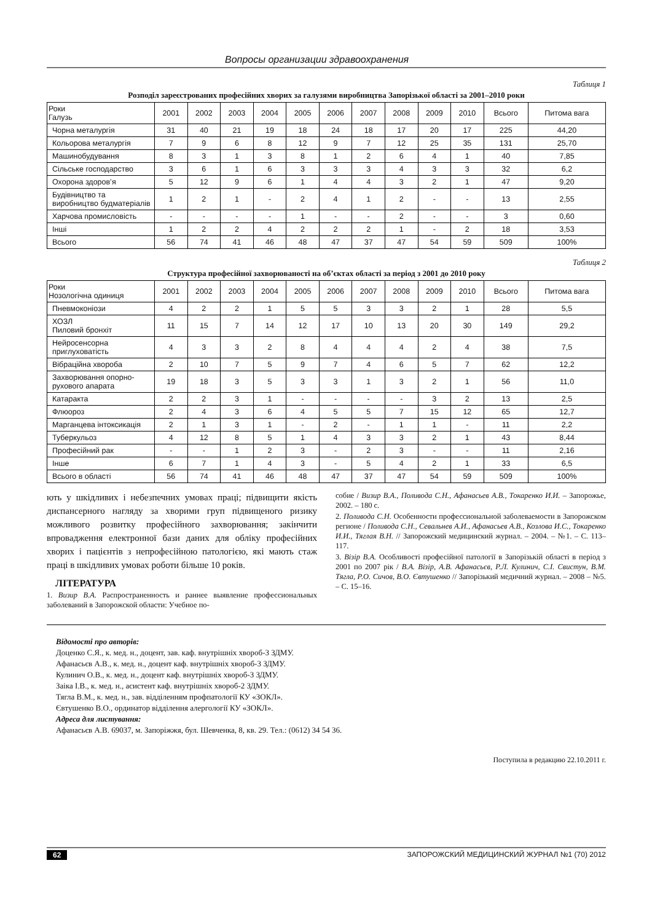Вопросы организации здравоохранения
Таблиця 1
Розподіл зареєстрованих професійних хворих за галузями виробництва Запорізької області за 2001–2010 роки
| Роки Галузь | 2001 | 2002 | 2003 | 2004 | 2005 | 2006 | 2007 | 2008 | 2009 | 2010 | Всього | Питома вага |
| --- | --- | --- | --- | --- | --- | --- | --- | --- | --- | --- | --- | --- |
| Чорна металургія | 31 | 40 | 21 | 19 | 18 | 24 | 18 | 17 | 20 | 17 | 225 | 44,20 |
| Кольорова металургія | 7 | 9 | 6 | 8 | 12 | 9 | 7 | 12 | 25 | 35 | 131 | 25,70 |
| Машинобудування | 8 | 3 | 1 | 3 | 8 | 1 | 2 | 6 | 4 | 1 | 40 | 7,85 |
| Сільське господарство | 3 | 6 | 1 | 6 | 3 | 3 | 3 | 4 | 3 | 3 | 32 | 6,2 |
| Охорона здоров’я | 5 | 12 | 9 | 6 | 1 | 4 | 4 | 3 | 2 | 1 | 47 | 9,20 |
| Будівництво та виробництво будматеріалів | 1 | 2 | 1 | - | 2 | 4 | 1 | 2 | - | - | 13 | 2,55 |
| Харчова промисловість | - | - | - | - | 1 | - | - | 2 | - | - | 3 | 0,60 |
| Інші | 1 | 2 | 2 | 4 | 2 | 2 | 2 | 1 | - | 2 | 18 | 3,53 |
| Всього | 56 | 74 | 41 | 46 | 48 | 47 | 37 | 47 | 54 | 59 | 509 | 100% |
Таблиця 2
Структура професійної захворюваності на об’єктах області за період з 2001 до 2010 року
| Роки Нозологічна одиниця | 2001 | 2002 | 2003 | 2004 | 2005 | 2006 | 2007 | 2008 | 2009 | 2010 | Всього | Питома вага |
| --- | --- | --- | --- | --- | --- | --- | --- | --- | --- | --- | --- | --- |
| Пневмоконіози | 4 | 2 | 2 | 1 | 5 | 5 | 3 | 3 | 2 | 1 | 28 | 5,5 |
| ХОЗЛ Пиловий бронхіт | 11 | 15 | 7 | 14 | 12 | 17 | 10 | 13 | 20 | 30 | 149 | 29,2 |
| Нейросенсорна приглуховатість | 4 | 3 | 3 | 2 | 8 | 4 | 4 | 4 | 2 | 4 | 38 | 7,5 |
| Вібраційна хвороба | 2 | 10 | 7 | 5 | 9 | 7 | 4 | 6 | 5 | 7 | 62 | 12,2 |
| Захворювання опорно-рухового апарата | 19 | 18 | 3 | 5 | 3 | 3 | 1 | 3 | 2 | 1 | 56 | 11,0 |
| Катаракта | 2 | 2 | 3 | 1 | - | - | - | - | 3 | 2 | 13 | 2,5 |
| Флюороз | 2 | 4 | 3 | 6 | 4 | 5 | 5 | 7 | 15 | 12 | 65 | 12,7 |
| Марганцева інтоксикація | 2 | 1 | 3 | 1 | - | 2 | - | 1 | 1 | - | 11 | 2,2 |
| Туберкульоз | 4 | 12 | 8 | 5 | 1 | 4 | 3 | 3 | 2 | 1 | 43 | 8,44 |
| Професійний рак | - | - | 1 | 2 | 3 | - | 2 | 3 | - | - | 11 | 2,16 |
| Інше | 6 | 7 | 1 | 4 | 3 | - | 5 | 4 | 2 | 1 | 33 | 6,5 |
| Всього в області | 56 | 74 | 41 | 46 | 48 | 47 | 37 | 47 | 54 | 59 | 509 | 100% |
ють у шкідливих і небезпечних умовах праці; підвищити якість диспансерного нагляду за хворими груп підвищеного ризику можливого розвитку професійного захворювання; закінчити впровадження електронної бази даних для обліку професійних хворих і пацієнтів з непрофесійною патологією, які мають стаж праці в шкідливих умовах роботи більше 10 років.
ЛІТЕРАТУРА
1. Визир В.А. Распространенность и раннее выявление профессиональных заболеваний в Запорожской области: Учебное по-
собие / Визир В.А., Поливода С.Н., Афанасьев А.В., Токаренко И.И. – Запорожье, 2002. – 180 с.
2. Поливода С.Н. Особенности профессиональной заболеваемости в Запорожском регионе / Поливода С.Н., Севальнев А.И., Афанасьев А.В., Козлова И.С., Токаренко И.И., Тяглая В.Н. // Запорожский медицинский журнал. – 2004. – №1. – С. 113–117.
3. Візір В.А. Особливості професійної патології в Запорізькій області в період з 2001 по 2007 рік / В.А. Візір, А.В. Афанасьєв, Р.Л. Кулинич, С.І. Свистун, В.М. Тягла, Р.О. Сичов, В.О. Євтушенко // Запорізький медичний журнал. – 2008 – №5. – С. 15–16.
Відомості про авторів:
Доценко С.Я., к. мед. н., доцент, зав. каф. внутрішніх хвороб-3 ЗДМУ.
Афанасьєв А.В., к. мед. н., доцент каф. внутрішніх хвороб-3 ЗДМУ.
Кулинич О.В., к. мед. н., доцент каф. внутрішніх хвороб-3 ЗДМУ.
Заіка І.В., к. мед. н., асистент каф. внутрішніх хвороб-2 ЗДМУ.
Тягла В.М., к. мед. н., зав. відділенням профпатології КУ «ЗОКЛ».
Євтушенко В.О., ординатор відділення алергології КУ «ЗОКЛ».
Адреса для листування:
Афанасьєв А.В. 69037, м. Запоріжжя, бул. Шевченка, 8, кв. 29. Тел.: (0612) 34 54 36.
Поступила в редакцию 22.10.2011 г.
62 ЗАПОРОЖСКИЙ МЕДИЦИНСКИЙ ЖУРНАЛ №1 (70) 2012